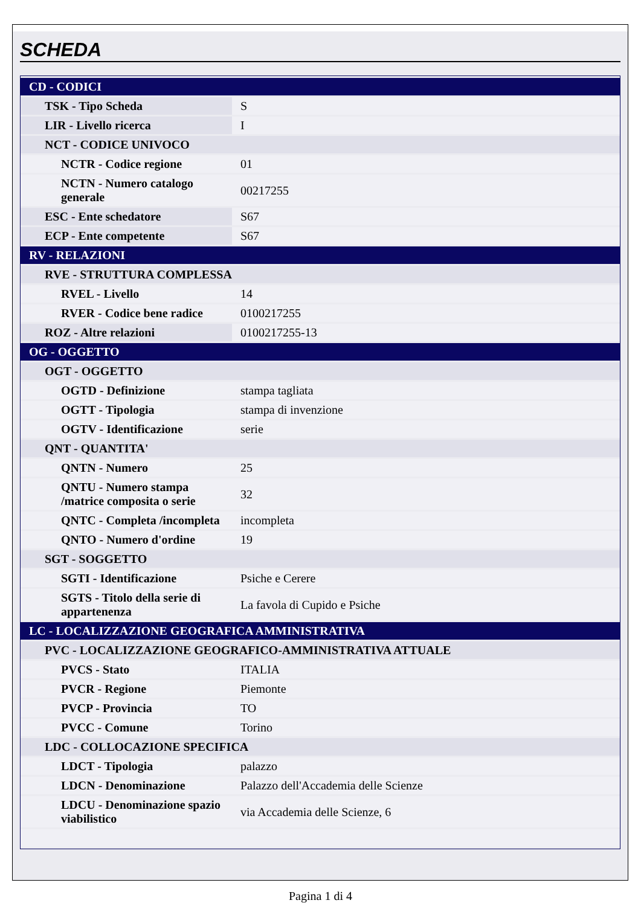SCHEDA
| CD - CODICI | |
| TSK - Tipo Scheda | S |
| LIR - Livello ricerca | I |
| NCT - CODICE UNIVOCO | |
| NCTR - Codice regione | 01 |
| NCTN - Numero catalogo generale | 00217255 |
| ESC - Ente schedatore | S67 |
| ECP - Ente competente | S67 |
| RV - RELAZIONI | |
| RVE - STRUTTURA COMPLESSA | |
| RVEL - Livello | 14 |
| RVER - Codice bene radice | 0100217255 |
| ROZ - Altre relazioni | 0100217255-13 |
| OG - OGGETTO | |
| OGT - OGGETTO | |
| OGTD - Definizione | stampa tagliata |
| OGTT - Tipologia | stampa di invenzione |
| OGTV - Identificazione | serie |
| QNT - QUANTITA' | |
| QNTN - Numero | 25 |
| QNTU - Numero stampa /matrice composita o serie | 32 |
| QNTC - Completa /incompleta | incompleta |
| QNTO - Numero d'ordine | 19 |
| SGT - SOGGETTO | |
| SGTI - Identificazione | Psiche e Cerere |
| SGTS - Titolo della serie di appartenenza | La favola di Cupido e Psiche |
| LC - LOCALIZZAZIONE GEOGRAFICA AMMINISTRATIVA | |
| PVC - LOCALIZZAZIONE GEOGRAFICO-AMMINISTRATIVA ATTUALE | |
| PVCS - Stato | ITALIA |
| PVCR - Regione | Piemonte |
| PVCP - Provincia | TO |
| PVCC - Comune | Torino |
| LDC - COLLOCAZIONE SPECIFICA | |
| LDCT - Tipologia | palazzo |
| LDCN - Denominazione | Palazzo dell'Accademia delle Scienze |
| LDCU - Denominazione spazio viabilistico | via Accademia delle Scienze, 6 |
Pagina 1 di 4